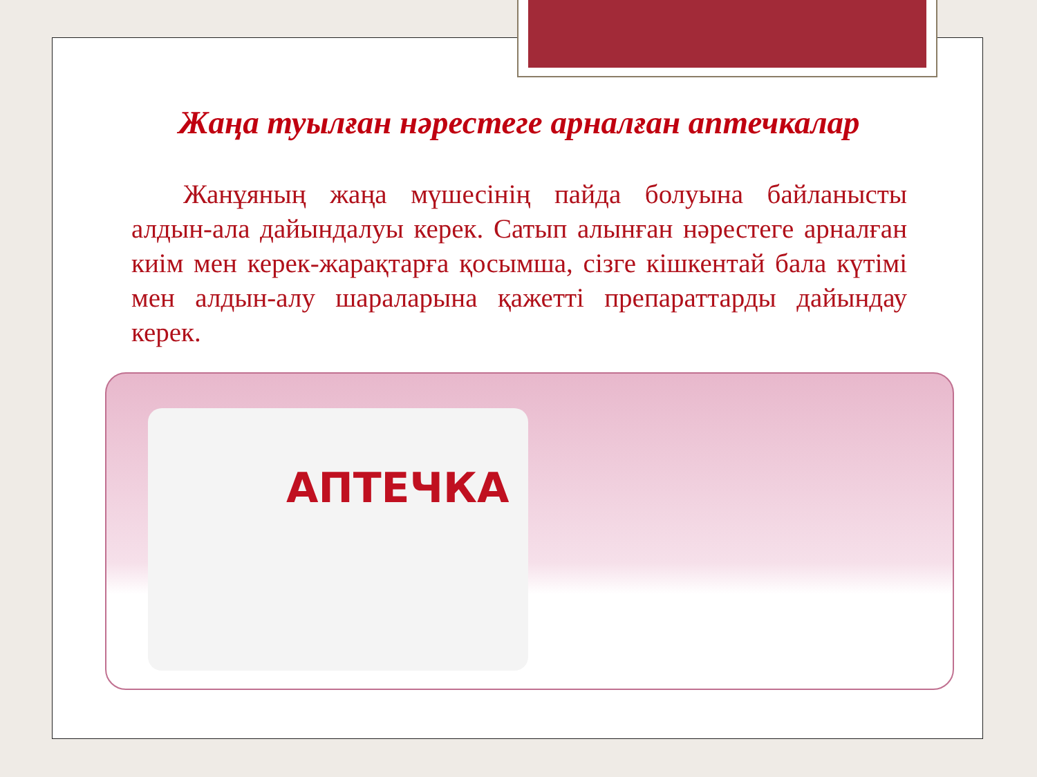Жаңа туылған нәрестеге арналған аптечкалар
Жанұяның жаңа мүшесінің пайда болуына байланысты алдын-ала дайындалуы керек. Сатып алынған нәрестеге арналған киім мен керек-жарақтарға қосымша, сізге кішкентай бала күтімі мен алдын-алу шараларына қажетті препараттарды дайындау керек.
АПТЕЧКА